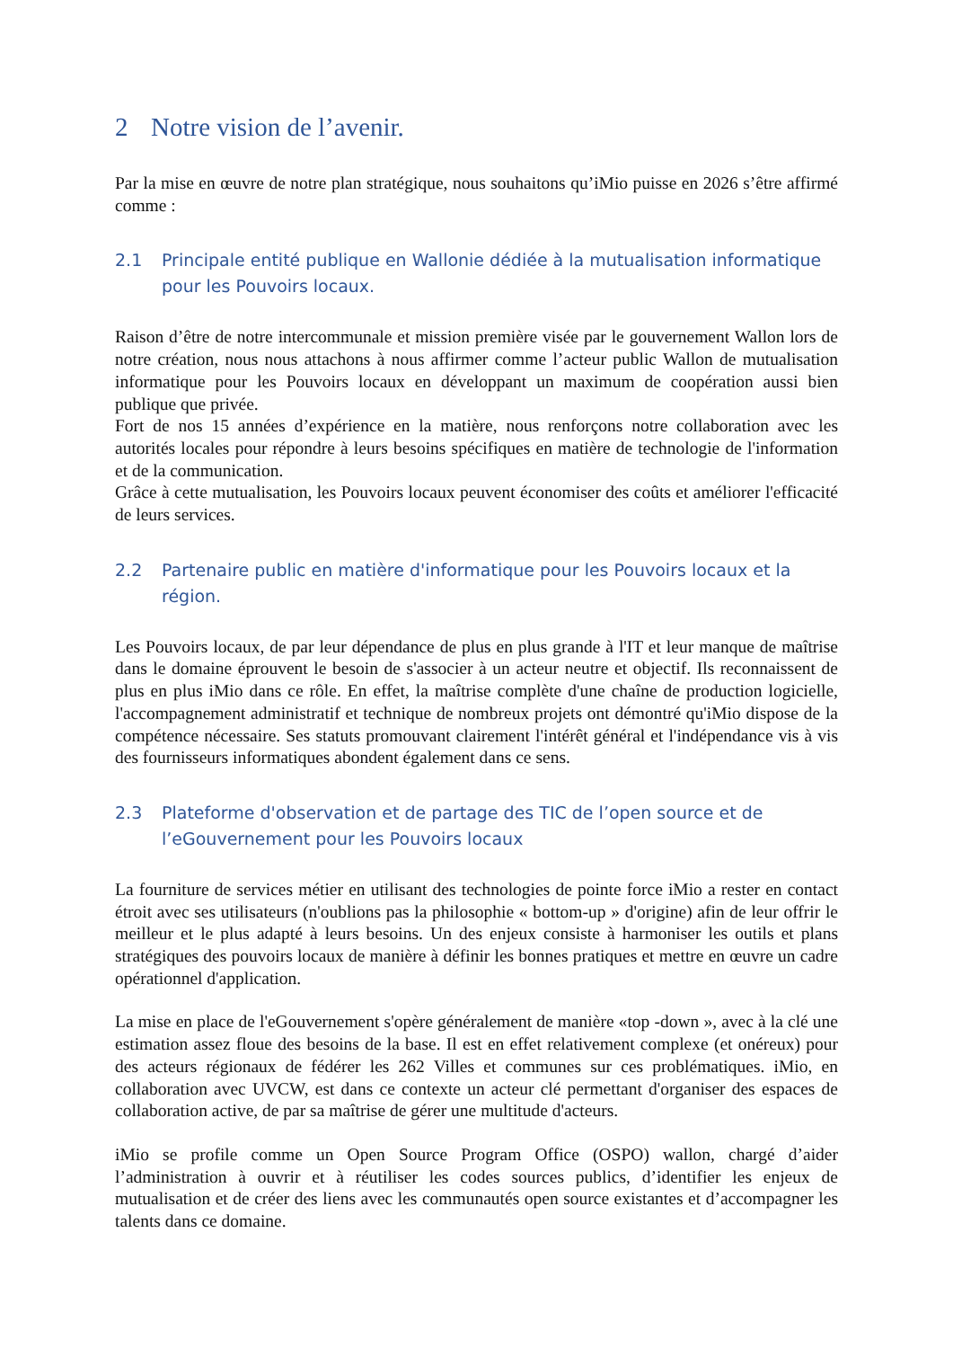2 Notre vision de l’avenir.
Par la mise en œuvre de notre plan stratégique, nous souhaitons qu’iMio puisse en 2026 s’être affirmé comme :
2.1 Principale entité publique en Wallonie dédiée à la mutualisation informatique pour les Pouvoirs locaux.
Raison d’être de notre intercommunale et mission première visée par le gouvernement Wallon lors de notre création, nous nous attachons à nous affirmer comme l’acteur public Wallon de mutualisation informatique pour les Pouvoirs locaux en développant un maximum de coopération aussi bien publique que privée.
Fort de nos 15 années d’expérience en la matière, nous renforçons notre collaboration avec les autorités locales pour répondre à leurs besoins spécifiques en matière de technologie de l'information et de la communication.
Grâce à cette mutualisation, les Pouvoirs locaux peuvent économiser des coûts et améliorer l'efficacité de leurs services.
2.2 Partenaire public en matière d'informatique pour les Pouvoirs locaux et la région.
Les Pouvoirs locaux, de par leur dépendance de plus en plus grande à l'IT et leur manque de maîtrise dans le domaine éprouvent le besoin de s'associer à un acteur neutre et objectif. Ils reconnaissent de plus en plus iMio dans ce rôle. En effet, la maîtrise complète d'une chaîne de production logicielle, l'accompagnement administratif et technique de nombreux projets ont démontré qu'iMio dispose de la compétence nécessaire. Ses statuts promouvant clairement l'intérêt général et l'indépendance vis à vis des fournisseurs informatiques abondent également dans ce sens.
2.3 Plateforme d'observation et de partage des TIC de l’open source et de l’eGouvernement pour les Pouvoirs locaux
La fourniture de services métier en utilisant des technologies de pointe force iMio a rester en contact étroit avec ses utilisateurs (n'oublions pas la philosophie « bottom-up » d'origine) afin de leur offrir le meilleur et le plus adapté à leurs besoins. Un des enjeux consiste à harmoniser les outils et plans stratégiques des pouvoirs locaux de manière à définir les bonnes pratiques et mettre en œuvre un cadre opérationnel d'application.
La mise en place de l'eGouvernement s'opère généralement de manière «top -down », avec à la clé une estimation assez floue des besoins de la base. Il est en effet relativement complexe (et onéreux) pour des acteurs régionaux de fédérer les 262 Villes et communes sur ces problématiques. iMio, en collaboration avec UVCW, est dans ce contexte un acteur clé permettant d'organiser des espaces de collaboration active, de par sa maîtrise de gérer une multitude d'acteurs.
iMio se profile comme un Open Source Program Office (OSPO) wallon, chargé d’aider l’administration à ouvrir et à réutiliser les codes sources publics, d’identifier les enjeux de mutualisation et de créer des liens avec les communautés open source existantes et d’accompagner les talents dans ce domaine.